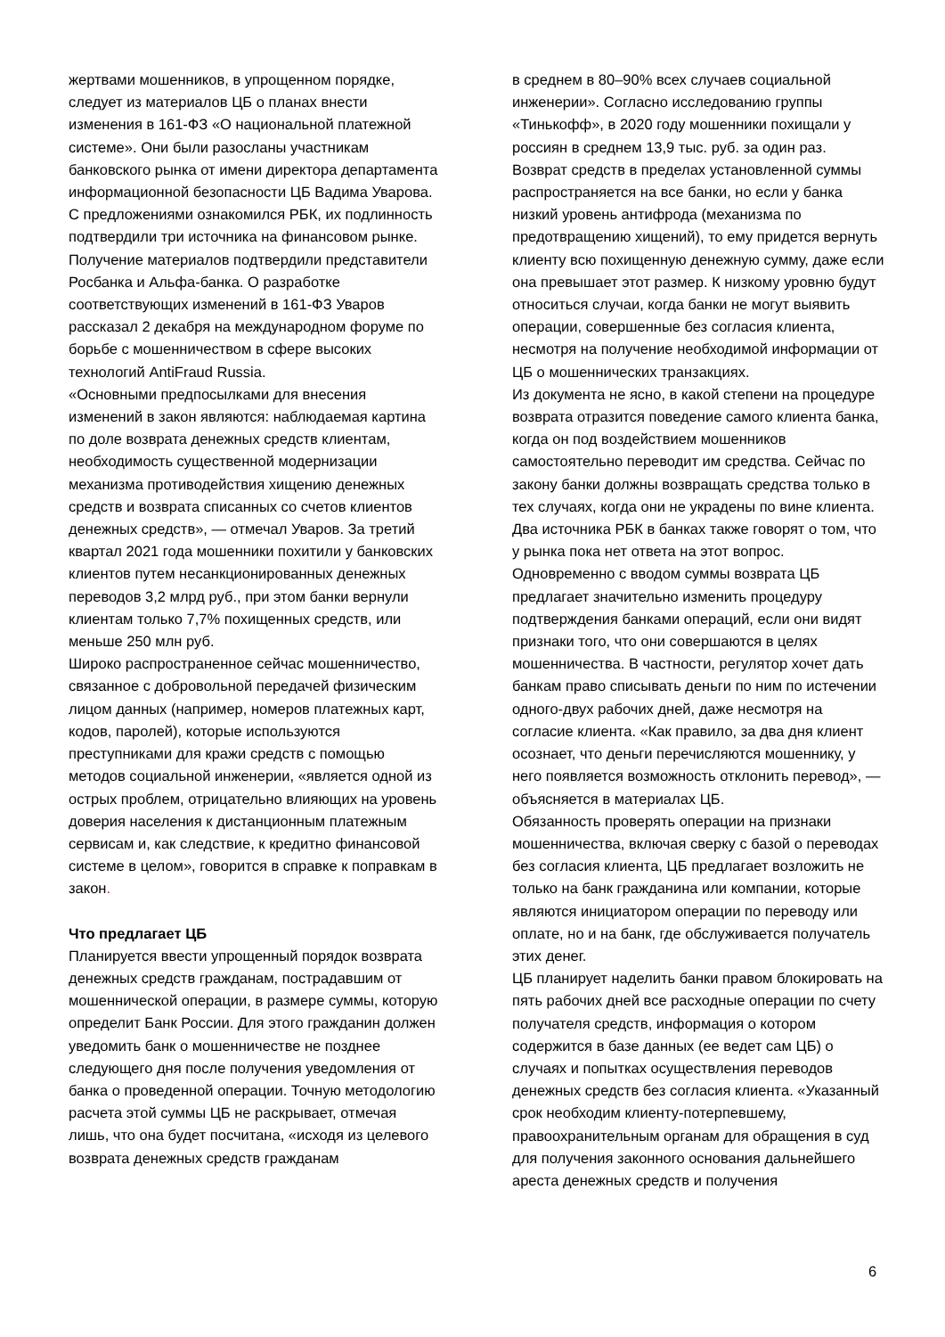жертвами мошенников, в упрощенном порядке, следует из материалов ЦБ о планах внести изменения в 161-ФЗ «О национальной платежной системе». Они были разосланы участникам банковского рынка от имени директора департамента информационной безопасности ЦБ Вадима Уварова.
С предложениями ознакомился РБК, их подлинность подтвердили три источника на финансовом рынке. Получение материалов подтвердили представители Росбанка и Альфа-банка. О разработке соответствующих изменений в 161-ФЗ Уваров рассказал 2 декабря на международном форуме по борьбе с мошенничеством в сфере высоких технологий AntiFraud Russia.
«Основными предпосылками для внесения изменений в закон являются: наблюдаемая картина по доле возврата денежных средств клиентам, необходимость существенной модернизации механизма противодействия хищению денежных средств и возврата списанных со счетов клиентов денежных средств», — отмечал Уваров. За третий квартал 2021 года мошенники похитили у банковских клиентов путем несанкционированных денежных переводов 3,2 млрд руб., при этом банки вернули клиентам только 7,7% похищенных средств, или меньше 250 млн руб.
Широко распространенное сейчас мошенничество, связанное с добровольной передачей физическим лицом данных (например, номеров платежных карт, кодов, паролей), которые используются преступниками для кражи средств с помощью методов социальной инженерии, «является одной из острых проблем, отрицательно влияющих на уровень доверия населения к дистанционным платежным сервисам и, как следствие, к кредитно финансовой системе в целом», говорится в справке к поправкам в закон.
Что предлагает ЦБ
Планируется ввести упрощенный порядок возврата денежных средств гражданам, пострадавшим от мошеннической операции, в размере суммы, которую определит Банк России. Для этого гражданин должен уведомить банк о мошенничестве не позднее следующего дня после получения уведомления от банка о проведенной операции. Точную методологию расчета этой суммы ЦБ не раскрывает, отмечая лишь, что она будет посчитана, «исходя из целевого возврата денежных средств гражданам
в среднем в 80–90% всех случаев социальной инженерии». Согласно исследованию группы «Тинькофф», в 2020 году мошенники похищали у россиян в среднем 13,9 тыс. руб. за один раз. Возврат средств в пределах установленной суммы распространяется на все банки, но если у банка низкий уровень антифрода (механизма по предотвращению хищений), то ему придется вернуть клиенту всю похищенную денежную сумму, даже если она превышает этот размер. К низкому уровню будут относиться случаи, когда банки не могут выявить операции, совершенные без согласия клиента, несмотря на получение необходимой информации от ЦБ о мошеннических транзакциях.
Из документа не ясно, в какой степени на процедуре возврата отразится поведение самого клиента банка, когда он под воздействием мошенников самостоятельно переводит им средства. Сейчас по закону банки должны возвращать средства только в тех случаях, когда они не украдены по вине клиента. Два источника РБК в банках также говорят о том, что у рынка пока нет ответа на этот вопрос.
Одновременно с вводом суммы возврата ЦБ предлагает значительно изменить процедуру подтверждения банками операций, если они видят признаки того, что они совершаются в целях мошенничества. В частности, регулятор хочет дать банкам право списывать деньги по ним по истечении одного-двух рабочих дней, даже несмотря на согласие клиента. «Как правило, за два дня клиент осознает, что деньги перечисляются мошеннику, у него появляется возможность отклонить перевод», — объясняется в материалах ЦБ.
Обязанность проверять операции на признаки мошенничества, включая сверку с базой о переводах без согласия клиента, ЦБ предлагает возложить не только на банк гражданина или компании, которые являются инициатором операции по переводу или оплате, но и на банк, где обслуживается получатель этих денег.
ЦБ планирует наделить банки правом блокировать на пять рабочих дней все расходные операции по счету получателя средств, информация о котором содержится в базе данных (ее ведет сам ЦБ) о случаях и попытках осуществления переводов денежных средств без согласия клиента. «Указанный срок необходим клиенту-потерпевшему, правоохранительным органам для обращения в суд для получения законного основания дальнейшего ареста денежных средств и получения
6